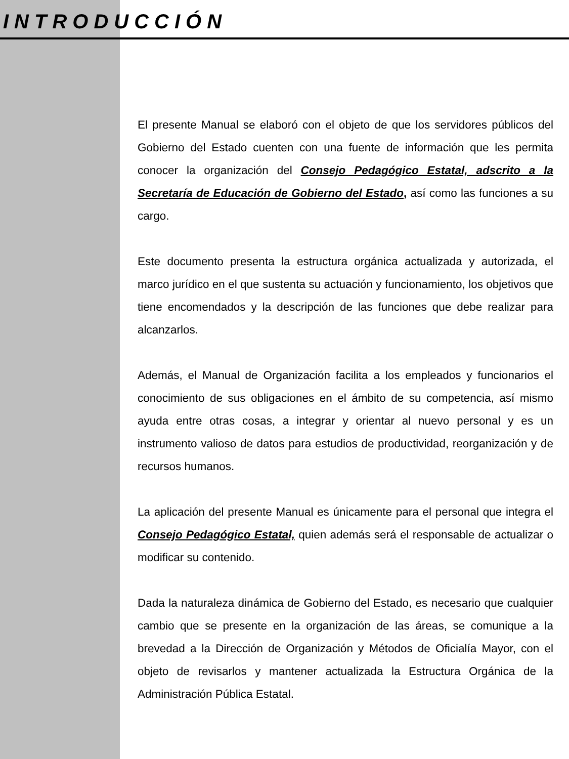INTRODUCCIÓN
El presente Manual se elaboró con el objeto de que los servidores públicos del Gobierno del Estado cuenten con una fuente de información que les permita conocer la organización del Consejo Pedagógico Estatal, adscrito a la Secretaría de Educación de Gobierno del Estado, así como las funciones a su cargo.
Este documento presenta la estructura orgánica actualizada y autorizada, el marco jurídico en el que sustenta su actuación y funcionamiento, los objetivos que tiene encomendados y la descripción de las funciones que debe realizar para alcanzarlos.
Además, el Manual de Organización facilita a los empleados y funcionarios el conocimiento de sus obligaciones en el ámbito de su competencia, así mismo ayuda entre otras cosas, a integrar y orientar al nuevo personal y es un instrumento valioso de datos para estudios de productividad, reorganización y de recursos humanos.
La aplicación del presente Manual es únicamente para el personal que integra el Consejo Pedagógico Estatal, quien además será el responsable de actualizar o modificar su contenido.
Dada la naturaleza dinámica de Gobierno del Estado, es necesario que cualquier cambio que se presente en la organización de las áreas, se comunique a la brevedad a la Dirección de Organización y Métodos de Oficialía Mayor, con el objeto de revisarlos y mantener actualizada la Estructura Orgánica de la Administración Pública Estatal.